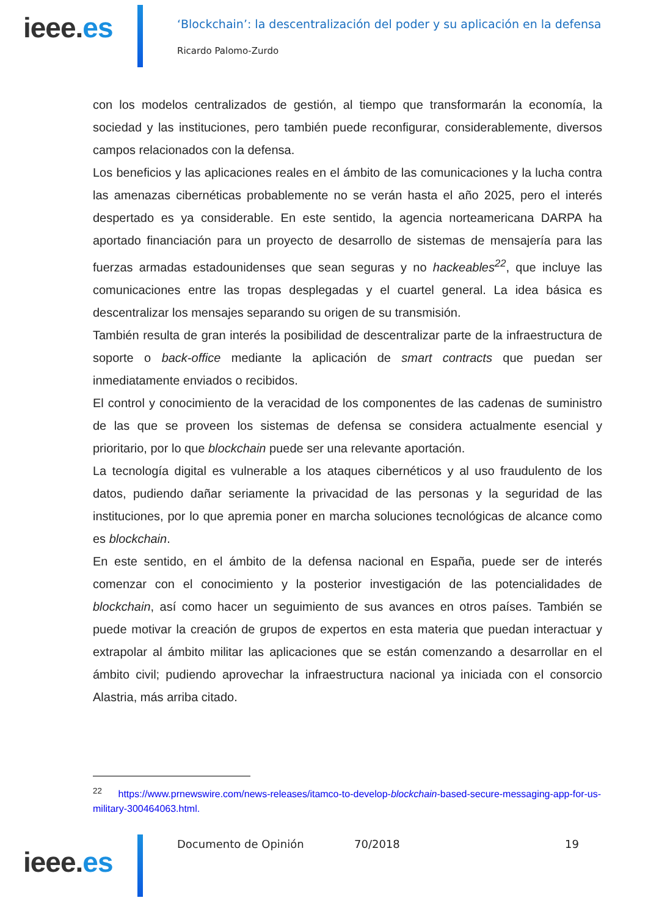ieee.es
‘Blockchain’: la descentralización del poder y su aplicación en la defensa
Ricardo Palomo-Zurdo
con los modelos centralizados de gestión, al tiempo que transformarán la economía, la sociedad y las instituciones, pero también puede reconfigurar, considerablemente, diversos campos relacionados con la defensa.
Los beneficios y las aplicaciones reales en el ámbito de las comunicaciones y la lucha contra las amenazas cibernéticas probablemente no se verán hasta el año 2025, pero el interés despertado es ya considerable. En este sentido, la agencia norteamericana DARPA ha aportado financiación para un proyecto de desarrollo de sistemas de mensajería para las fuerzas armadas estadounidenses que sean seguras y no hackeables<sup>22</sup>, que incluye las comunicaciones entre las tropas desplegadas y el cuartel general. La idea básica es descentralizar los mensajes separando su origen de su transmisión.
También resulta de gran interés la posibilidad de descentralizar parte de la infraestructura de soporte o back-office mediante la aplicación de smart contracts que puedan ser inmediatamente enviados o recibidos.
El control y conocimiento de la veracidad de los componentes de las cadenas de suministro de las que se proveen los sistemas de defensa se considera actualmente esencial y prioritario, por lo que blockchain puede ser una relevante aportación.
La tecnología digital es vulnerable a los ataques cibernéticos y al uso fraudulento de los datos, pudiendo dañar seriamente la privacidad de las personas y la seguridad de las instituciones, por lo que apremia poner en marcha soluciones tecnológicas de alcance como es blockchain.
En este sentido, en el ámbito de la defensa nacional en España, puede ser de interés comenzar con el conocimiento y la posterior investigación de las potencialidades de blockchain, así como hacer un seguimiento de sus avances en otros países. También se puede motivar la creación de grupos de expertos en esta materia que puedan interactuar y extrapolar al ámbito militar las aplicaciones que se están comenzando a desarrollar en el ámbito civil; pudiendo aprovechar la infraestructura nacional ya iniciada con el consorcio Alastria, más arriba citado.
<sup>22</sup> https://www.prnewswire.com/news-releases/itamco-to-develop-blockchain-based-secure-messaging-app-for-us-military-300464063.html.
ieee.es
Documento de Opinión 70/2018 19